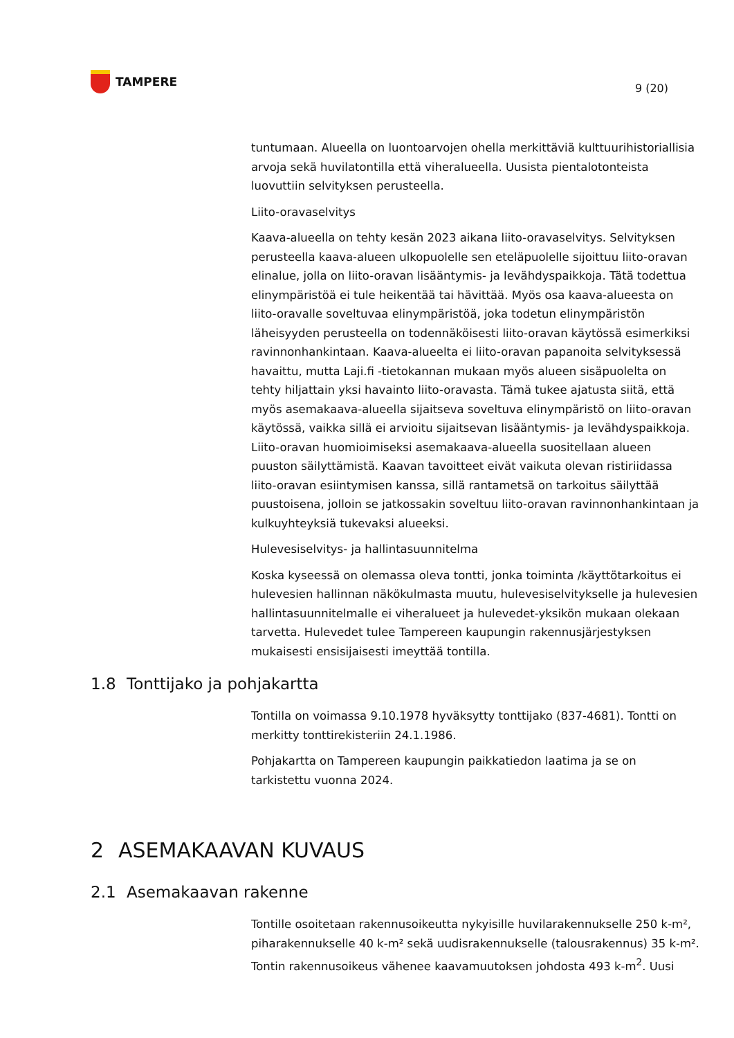TAMPERE
9 (20)
tuntumaan. Alueella on luontoarvojen ohella merkittäviä kulttuurihistoriallisia arvoja sekä huvilatontilla että viheralueella. Uusista pientalotonteista luovuttiin selvityksen perusteella.
Liito-oravaselvitys
Kaava-alueella on tehty kesän 2023 aikana liito-oravaselvitys. Selvityksen perusteella kaava-alueen ulkopuolelle sen eteläpuolelle sijoittuu liito-oravan elinalue, jolla on liito-oravan lisääntymis- ja levähdyspaikkoja. Tätä todettua elinympäristöä ei tule heikentää tai hävittää. Myös osa kaava-alueesta on liito-oravalle soveltuvaa elinympäristöä, joka todetun elinympäristön läheisyyden perusteella on todennäköisesti liito-oravan käytössä esimerkiksi ravinnonhankintaan. Kaava-alueelta ei liito-oravan papanoita selvityksessä havaittu, mutta Laji.fi -tietokannan mukaan myös alueen sisäpuolelta on tehty hiljattain yksi havainto liito-oravasta. Tämä tukee ajatusta siitä, että myös asemakaava-alueella sijaitseva soveltuva elinympäristö on liito-oravan käytössä, vaikka sillä ei arvioitu sijaitsevan lisääntymis- ja levähdyspaikkoja. Liito-oravan huomioimiseksi asemakaava-alueella suositellaan alueen puuston säilyttämistä. Kaavan tavoitteet eivät vaikuta olevan ristiriidassa liito-oravan esiintymisen kanssa, sillä rantametsä on tarkoitus säilyttää puustoisena, jolloin se jatkossakin soveltuu liito-oravan ravinnonhankintaan ja kulkuyhteyksiä tukevaksi alueeksi.
Hulevesiselvitys- ja hallintasuunnitelma
Koska kyseessä on olemassa oleva tontti, jonka toiminta /käyttötarkoitus ei hulevesien hallinnan näkökulmasta muutu, hulevesiselvitykselle ja hulevesien hallintasuunnitelmalle ei viheralueet ja hulevedet-yksikön mukaan olekaan tarvetta. Hulevedet tulee Tampereen kaupungin rakennusjärjestyksen mukaisesti ensisijaisesti imeyttää tontilla.
1.8 Tonttijako ja pohjakartta
Tontilla on voimassa 9.10.1978 hyväksytty tonttijako (837-4681). Tontti on merkitty tonttirekisteriin 24.1.1986.
Pohjakartta on Tampereen kaupungin paikkatiedon laatima ja se on tarkistettu vuonna 2024.
2 ASEMAKAAVAN KUVAUS
2.1 Asemakaavan rakenne
Tontille osoitetaan rakennusoikeutta nykyisille huvilarakennukselle 250 k-m², piharakennukselle 40 k-m² sekä uudisrakennukselle (talousrakennus) 35 k-m². Tontin rakennusoikeus vähenee kaavamuutoksen johdosta 493 k-m<sup>2</sup>. Uusi